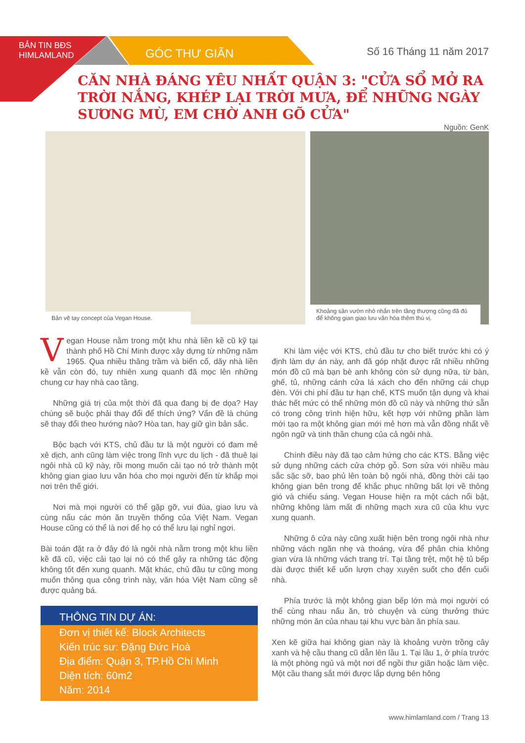BẢN TIN BĐS HIMLAMLAND
GÓC THƯ GIÃN Số 16 Tháng 11 năm 2017
CĂN NHÀ ĐÁNG YÊU NHẤT QUẬN 3: "CỬA SỔ MỞ RA TRỜI NẮNG, KHÉP LẠI TRỜI MƯA, ĐỂ NHỮNG NGÀY SƯƠNG MÙ, EM CHỜ ANH GÕ CỬA"
Nguồn: GenK
Bản vẽ tay concept của Vegan House. Khoảng sân vườn nhỏ nhắn trên tầng thượng cũng đã đủ để không gian giao lưu văn hóa thêm thú vị.
Vegan House nằm trong một khu nhà liền kề cũ kỹ tại thành phố Hồ Chí Minh được xây dựng từ những năm 1965. Qua nhiều thăng trầm và biến cố, dãy nhà liền kề vẫn còn đó, tuy nhiên xung quanh đã mọc lên những chung cư hay nhà cao tầng.
Những giá trị của một thời đã qua đang bị đe dọa? Hay chúng sẽ buộc phải thay đổi để thích ứng? Vấn đề là chúng sẽ thay đổi theo hướng nào? Hòa tan, hay giữ gìn bản sắc.
Bộc bạch với KTS, chủ đầu tư là một người có đam mê xê dịch, anh cũng làm việc trong lĩnh vực du lịch - đã thuê lại ngôi nhà cũ kỹ này, rồi mong muốn cải tạo nó trở thành một không gian giao lưu văn hóa cho mọi người đến từ khắp mọi nơi trên thế giới.
Nơi mà mọi người có thể gặp gỡ, vui đùa, giao lưu và cùng nấu các món ăn truyền thống của Việt Nam. Vegan House cũng có thể là nơi để họ có thể lưu lại nghỉ ngơi.
Bài toán đặt ra ở đây đó là ngôi nhà nằm trong một khu liền kề đã cũ, việc cải tạo lại nó có thể gây ra những tác động không tốt đến xung quanh. Mặt khác, chủ đầu tư cũng mong muốn thông qua công trình này, văn hóa Việt Nam cũng sẽ được quảng bá.
THÔNG TIN DỰ ÁN:
Đơn vị thiết kế: Block Architects
Kiến trúc sư: Đặng Đức Hoà
Địa điểm: Quận 3, TP.Hồ Chí Minh
Diện tích: 60m2
Năm: 2014
Khi làm việc với KTS, chủ đầu tư cho biết trước khi có ý định làm dự án này, anh đã góp nhặt được rất nhiều những món đồ cũ mà bạn bè anh không còn sử dụng nữa, từ bàn, ghế, tủ, những cánh cửa lá xách cho đến những cái chụp đèn. Với chi phí đầu tư hạn chế, KTS muốn tận dụng và khai thác hết mức có thể những món đồ cũ này và những thứ sẵn có trong công trình hiện hữu, kết hợp với những phần làm mới tạo ra một không gian mới mẻ hơn mà vẫn đồng nhất về ngôn ngữ và tinh thần chung của cả ngôi nhà.
Chính điều này đã tạo cảm hứng cho các KTS. Bằng việc sử dụng những cách cửa chớp gỗ. Sơn sửa với nhiều màu sắc sặc sỡ, bao phủ lên toàn bộ ngôi nhà, đồng thời cải tạo không gian bên trong để khắc phục những bất lợi về thông gió và chiếu sáng. Vegan House hiện ra một cách nổi bật, những không làm mất đi những mạch xưa cũ của khu vực xung quanh.
Những ô cửa này cũng xuất hiện bên trong ngôi nhà như những vách ngăn nhẹ và thoáng, vừa để phân chia không gian vừa là những vách trang trí. Tại tầng trệt, một hệ tủ bếp dài được thiết kế uốn lượn chạy xuyên suốt cho đến cuối nhà.
Phía trước là một không gian bếp lớn mà mọi người có thể cùng nhau nấu ăn, trò chuyện và cùng thưởng thức những món ăn của nhau tại khu vực bàn ăn phía sau.
Xen kẽ giữa hai không gian này là khoảng vườn trồng cây xanh và hệ cầu thang cũ dẫn lên lầu 1. Tại lầu 1, ở phía trước là một phòng ngủ và một nơi để ngồi thư giãn hoặc làm việc. Một cầu thang sắt mới được lắp dựng bên hông
www.himlamland.com / Trang 13